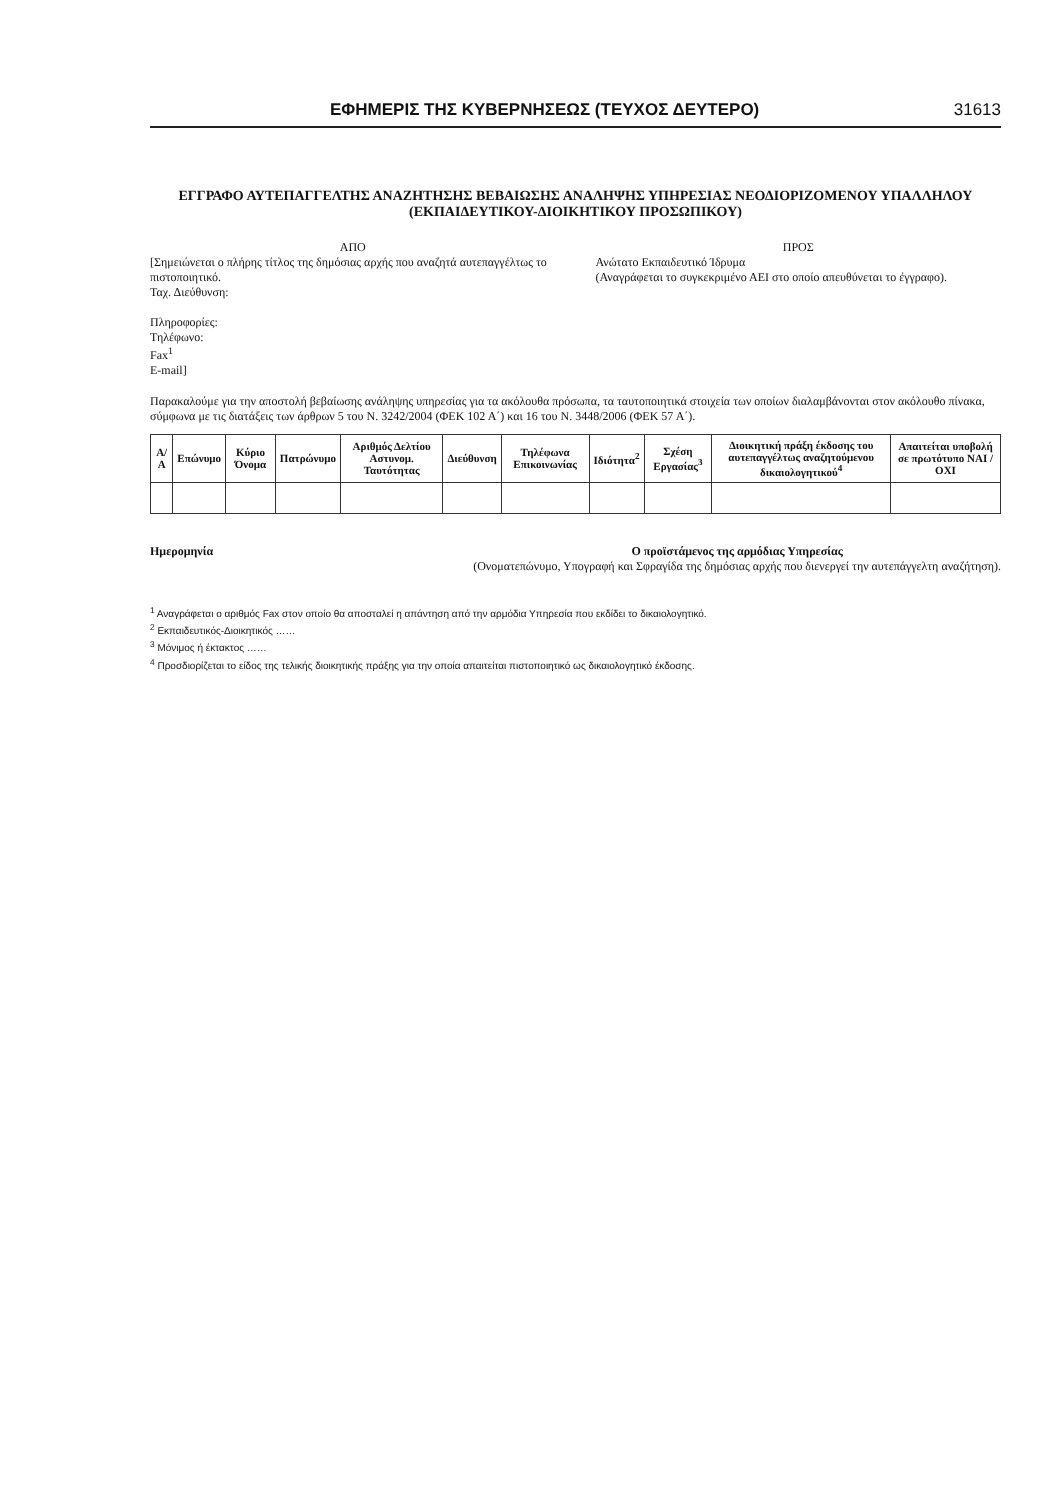ΕΦΗΜΕΡΙΣ ΤΗΣ ΚΥΒΕΡΝΗΣΕΩΣ (ΤΕΥΧΟΣ ΔΕΥΤΕΡΟ) 31613
ΕΓΓΡΑΦΟ ΑΥΤΕΠΑΓΓΕΛΤΗΣ ΑΝΑΖΗΤΗΣΗΣ ΒΕΒΑΙΩΣΗΣ ΑΝΑΛΗΨΗΣ ΥΠΗΡΕΣΙΑΣ ΝΕΟΔΙΟΡΙΖΟΜΕΝΟΥ ΥΠΑΛΛΗΛΟΥ
(ΕΚΠΑΙΔΕΥΤΙΚΟΥ-ΔΙΟΙΚΗΤΙΚΟΥ ΠΡΟΣΩΠΙΚΟΥ)
ΑΠΟ
[Σημειώνεται ο πλήρης τίτλος της δημόσιας αρχής που αναζητά αυτεπαγγέλτως το πιστοποιητικό.
Ταχ. Διεύθυνση:
Πληροφορίες:
Τηλέφωνο:
Fax<sup>1</sup>
E-mail]
ΠΡΟΣ
Ανώτατο Εκπαιδευτικό Ίδρυμα
(Αναγράφεται το συγκεκριμένο ΑΕΙ στο οποίο απευθύνεται το έγγραφο).
Παρακαλούμε για την αποστολή βεβαίωσης ανάληψης υπηρεσίας για τα ακόλουθα πρόσωπα, τα ταυτοποιητικά στοιχεία των οποίων διαλαμβάνονται στον ακόλουθο πίνακα, σύμφωνα με τις διατάξεις των άρθρων 5 του Ν. 3242/2004 (ΦΕΚ 102 Α΄) και 16 του Ν. 3448/2006 (ΦΕΚ 57 Α΄).
| Α/Α | Επώνυμο | Κύριο Όνομα | Πατρώνυμο | Αριθμός Δελτίου Αστυνομ. Ταυτότητας | Διεύθυνση | Τηλέφωνα Επικοινωνίας | Ιδιότητα<sup>2</sup> | Σχέση Εργασίας<sup>3</sup> | Διοικητική πράξη έκδοσης του αυτεπαγγέλτως αναζητούμενου δικαιολογητικού<sup>4</sup> | Απαιτείται υποβολή σε πρωτότυπο ΝΑΙ / ΟΧΙ |
| --- | --- | --- | --- | --- | --- | --- | --- | --- | --- | --- |
Ημερομηνία Ο προϊστάμενος της αρμόδιας Υπηρεσίας
(Ονοματεπώνυμο, Υπογραφή και Σφραγίδα της δημόσιας αρχής που διενεργεί την αυτεπάγγελτη αναζήτηση).
<sup>1</sup> Αναγράφεται ο αριθμός Fax στον οποίο θα αποσταλεί η απάντηση από την αρμόδια Υπηρεσία που εκδίδει το δικαιολογητικό.
<sup>2</sup> Εκπαιδευτικός-Διοικητικός ……
<sup>3</sup> Μόνιμος ή έκτακτος ……
<sup>4</sup> Προσδιορίζεται το είδος της τελικής διοικητικής πράξης για την οποία απαιτείται πιστοποιητικό ως δικαιολογητικό έκδοσης.